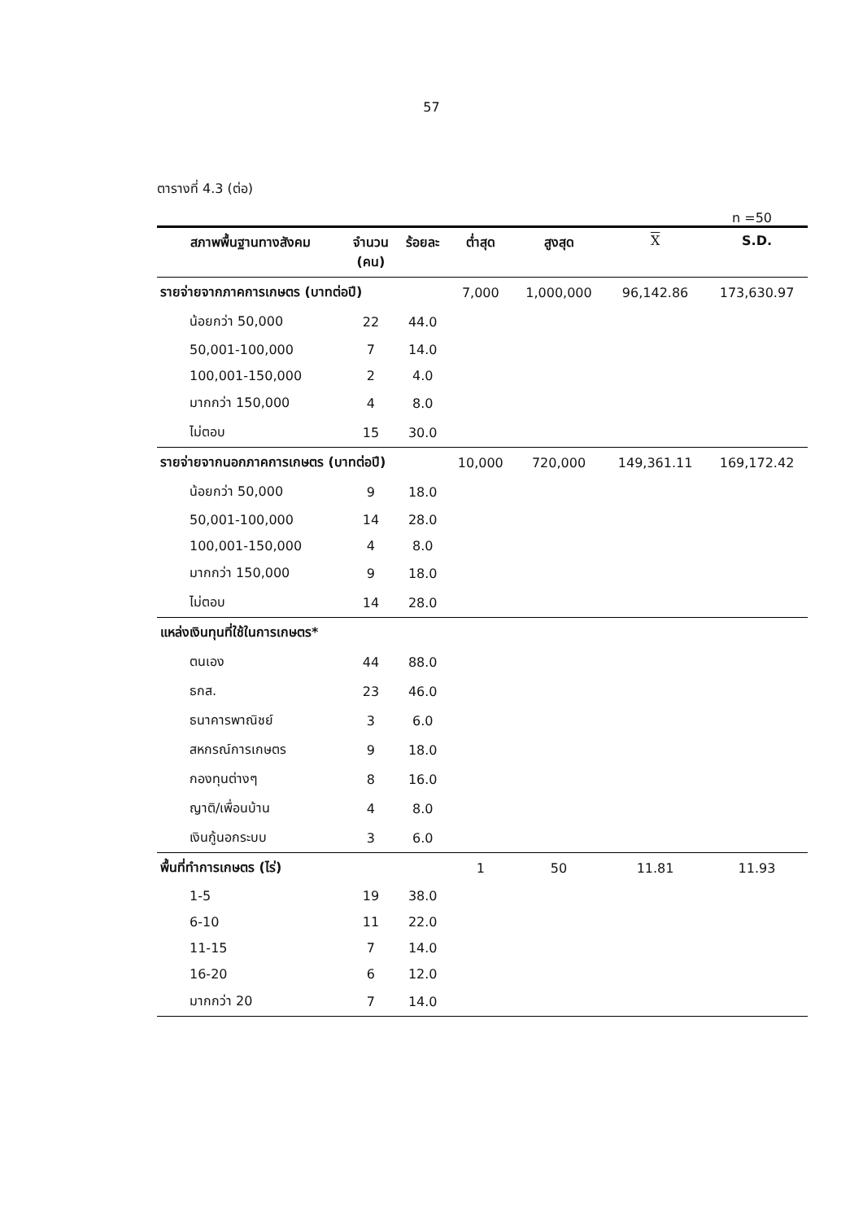57
ตารางที่ 4.3 (ต่อ)
n =50
| สภาพพื้นฐานทางสังคม | จำนวน (คน) | ร้อยละ | ต่ำสุด | สูงสุด | X | S.D. |
| --- | --- | --- | --- | --- | --- | --- |
| รายจ่ายจากภาคการเกษตร (บาทต่อปี) | | | 7,000 | 1,000,000 | 96,142.86 | 173,630.97 |
| น้อยกว่า 50,000 | 22 | 44.0 | | | | |
| 50,001-100,000 | 7 | 14.0 | | | | |
| 100,001-150,000 | 2 | 4.0 | | | | |
| มากกว่า 150,000 | 4 | 8.0 | | | | |
| ไม่ตอบ | 15 | 30.0 | | | | |
| รายจ่ายจากนอกภาคการเกษตร (บาทต่อปี) | | | 10,000 | 720,000 | 149,361.11 | 169,172.42 |
| น้อยกว่า 50,000 | 9 | 18.0 | | | | |
| 50,001-100,000 | 14 | 28.0 | | | | |
| 100,001-150,000 | 4 | 8.0 | | | | |
| มากกว่า 150,000 | 9 | 18.0 | | | | |
| ไม่ตอบ | 14 | 28.0 | | | | |
| แหล่งเงินทุนที่ใช้ในการเกษตร* | | | | | | |
| ตนเอง | 44 | 88.0 | | | | |
| ธกส. | 23 | 46.0 | | | | |
| ธนาคารพาณิชย์ | 3 | 6.0 | | | | |
| สหกรณ์การเกษตร | 9 | 18.0 | | | | |
| กองทุนต่างๆ | 8 | 16.0 | | | | |
| ญาติ/เพื่อนบ้าน | 4 | 8.0 | | | | |
| เงินกู้นอกระบบ | 3 | 6.0 | | | | |
| พื้นที่ทำการเกษตร (ไร่) | | | 1 | 50 | 11.81 | 11.93 |
| 1-5 | 19 | 38.0 | | | | |
| 6-10 | 11 | 22.0 | | | | |
| 11-15 | 7 | 14.0 | | | | |
| 16-20 | 6 | 12.0 | | | | |
| มากกว่า 20 | 7 | 14.0 | | | | |